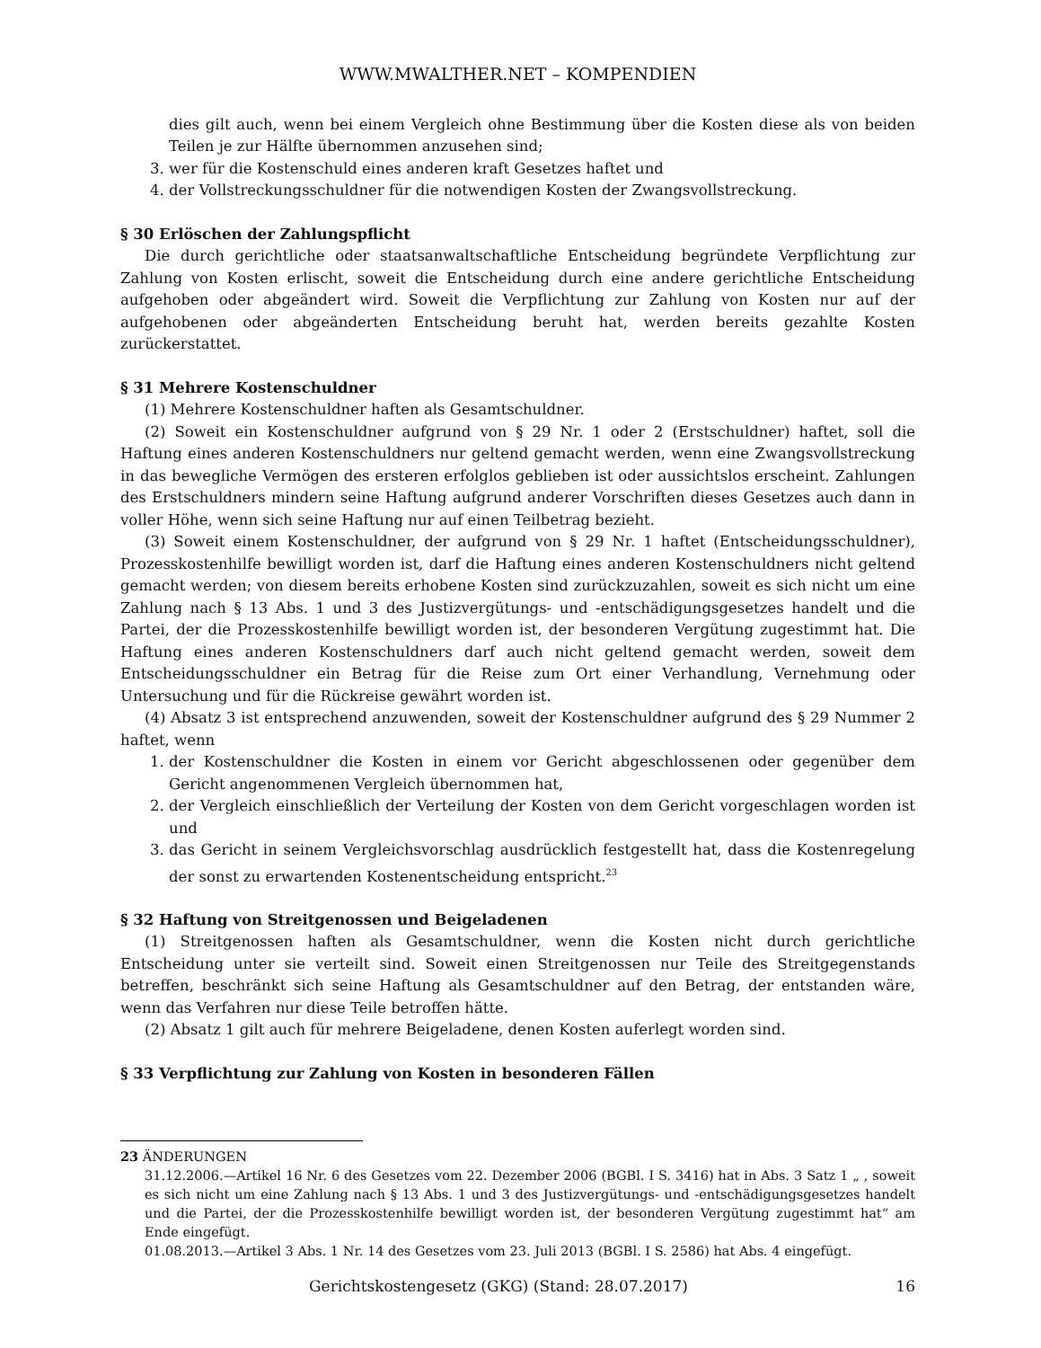WWW.MWALTHER.NET – KOMPENDIEN
dies gilt auch, wenn bei einem Vergleich ohne Bestimmung über die Kosten diese als von beiden Teilen je zur Hälfte übernommen anzusehen sind;
3. wer für die Kostenschuld eines anderen kraft Gesetzes haftet und
4. der Vollstreckungsschuldner für die notwendigen Kosten der Zwangsvollstreckung.
§ 30 Erlöschen der Zahlungspflicht
Die durch gerichtliche oder staatsanwaltschaftliche Entscheidung begründete Verpflichtung zur Zahlung von Kosten erlischt, soweit die Entscheidung durch eine andere gerichtliche Entscheidung aufgehoben oder abgeändert wird. Soweit die Verpflichtung zur Zahlung von Kosten nur auf der aufgehobenen oder abgeänderten Entscheidung beruht hat, werden bereits gezahlte Kosten zurückerstattet.
§ 31 Mehrere Kostenschuldner
(1) Mehrere Kostenschuldner haften als Gesamtschuldner.
(2) Soweit ein Kostenschuldner aufgrund von § 29 Nr. 1 oder 2 (Erstschuldner) haftet, soll die Haftung eines anderen Kostenschuldners nur geltend gemacht werden, wenn eine Zwangsvollstreckung in das bewegliche Vermögen des ersteren erfolglos geblieben ist oder aussichtslos erscheint. Zahlungen des Erstschuldners mindern seine Haftung aufgrund anderer Vorschriften dieses Gesetzes auch dann in voller Höhe, wenn sich seine Haftung nur auf einen Teilbetrag bezieht.
(3) Soweit einem Kostenschuldner, der aufgrund von § 29 Nr. 1 haftet (Entscheidungsschuldner), Prozesskostenhilfe bewilligt worden ist, darf die Haftung eines anderen Kostenschuldners nicht geltend gemacht werden; von diesem bereits erhobene Kosten sind zurückzuzahlen, soweit es sich nicht um eine Zahlung nach § 13 Abs. 1 und 3 des Justizvergütungs- und -entschädigungsgesetzes handelt und die Partei, der die Prozesskostenhilfe bewilligt worden ist, der besonderen Vergütung zugestimmt hat. Die Haftung eines anderen Kostenschuldners darf auch nicht geltend gemacht werden, soweit dem Entscheidungsschuldner ein Betrag für die Reise zum Ort einer Verhandlung, Vernehmung oder Untersuchung und für die Rückreise gewährt worden ist.
(4) Absatz 3 ist entsprechend anzuwenden, soweit der Kostenschuldner aufgrund des § 29 Nummer 2 haftet, wenn
1. der Kostenschuldner die Kosten in einem vor Gericht abgeschlossenen oder gegenüber dem Gericht angenommenen Vergleich übernommen hat,
2. der Vergleich einschließlich der Verteilung der Kosten von dem Gericht vorgeschlagen worden ist und
3. das Gericht in seinem Vergleichsvorschlag ausdrücklich festgestellt hat, dass die Kostenregelung der sonst zu erwartenden Kostenentscheidung entspricht.<sup>23</sup>
§ 32 Haftung von Streitgenossen und Beigeladenen
(1) Streitgenossen haften als Gesamtschuldner, wenn die Kosten nicht durch gerichtliche Entscheidung unter sie verteilt sind. Soweit einen Streitgenossen nur Teile des Streitgegenstands betreffen, beschränkt sich seine Haftung als Gesamtschuldner auf den Betrag, der entstanden wäre, wenn das Verfahren nur diese Teile betroffen hätte.
(2) Absatz 1 gilt auch für mehrere Beigeladene, denen Kosten auferlegt worden sind.
§ 33 Verpflichtung zur Zahlung von Kosten in besonderen Fällen
23 ÄNDERUNGEN
31.12.2006.—Artikel 16 Nr. 6 des Gesetzes vom 22. Dezember 2006 (BGBl. I S. 3416) hat in Abs. 3 Satz 1 „ , soweit es sich nicht um eine Zahlung nach § 13 Abs. 1 und 3 des Justizvergütungs- und -entschädigungsgesetzes handelt und die Partei, der die Prozesskostenhilfe bewilligt worden ist, der besonderen Vergütung zugestimmt hat“ am Ende eingefügt.
01.08.2013.—Artikel 3 Abs. 1 Nr. 14 des Gesetzes vom 23. Juli 2013 (BGBl. I S. 2586) hat Abs. 4 eingefügt.
Gerichtskostengesetz (GKG) (Stand: 28.07.2017) 16